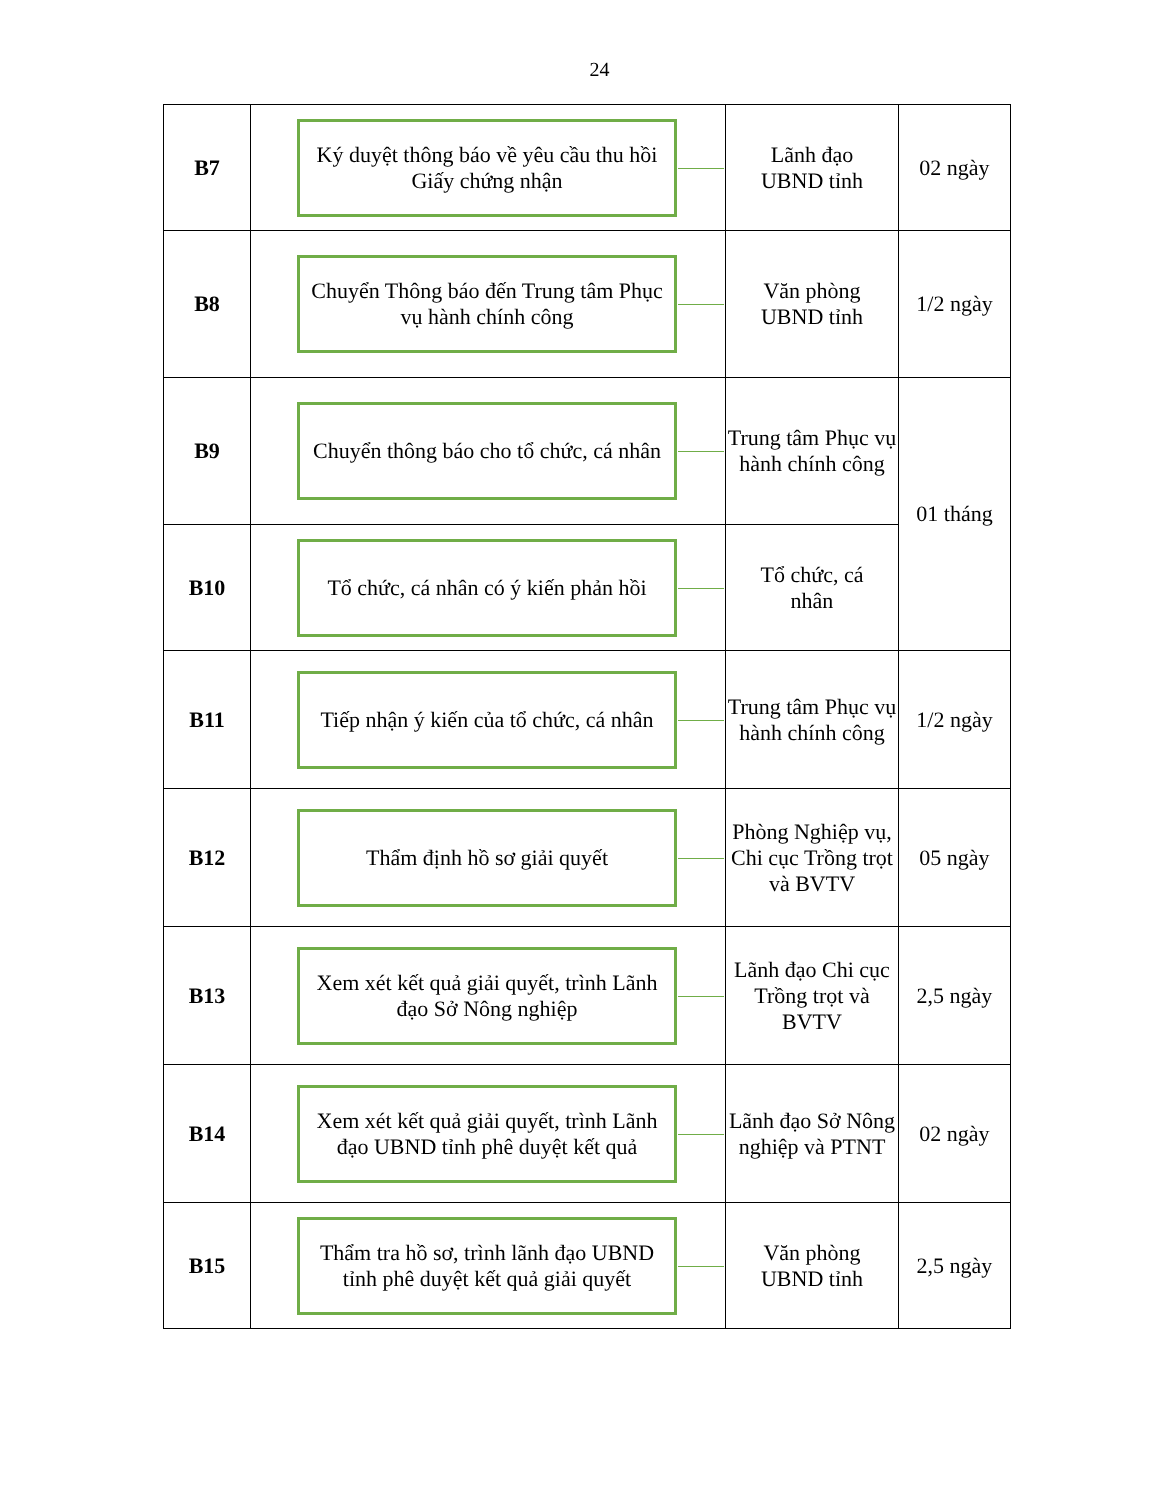24
| B7 | Ký duyệt thông báo về yêu cầu thu hồi Giấy chứng nhận | Lãnh đạo UBND tỉnh | 02 ngày |
| B8 | Chuyển Thông báo đến Trung tâm Phục vụ hành chính công | Văn phòng UBND tỉnh | 1/2 ngày |
| B9 | Chuyển thông báo cho tổ chức, cá nhân | Trung tâm Phục vụ hành chính công | 01 tháng |
| B10 | Tổ chức, cá nhân có ý kiến phản hồi | Tổ chức, cá nhân | |
| B11 | Tiếp nhận ý kiến của tổ chức, cá nhân | Trung tâm Phục vụ hành chính công | 1/2 ngày |
| B12 | Thẩm định hồ sơ giải quyết | Phòng Nghiệp vụ, Chi cục Trồng trọt và BVTV | 05 ngày |
| B13 | Xem xét kết quả giải quyết, trình Lãnh đạo Sở Nông nghiệp | Lãnh đạo Chi cục Trồng trọt và BVTV | 2,5 ngày |
| B14 | Xem xét kết quả giải quyết, trình Lãnh đạo UBND tỉnh phê duyệt kết quả | Lãnh đạo Sở Nông nghiệp và PTNT | 02 ngày |
| B15 | Thẩm tra hồ sơ, trình lãnh đạo UBND tỉnh phê duyệt kết quả giải quyết | Văn phòng UBND tỉnh | 2,5 ngày |